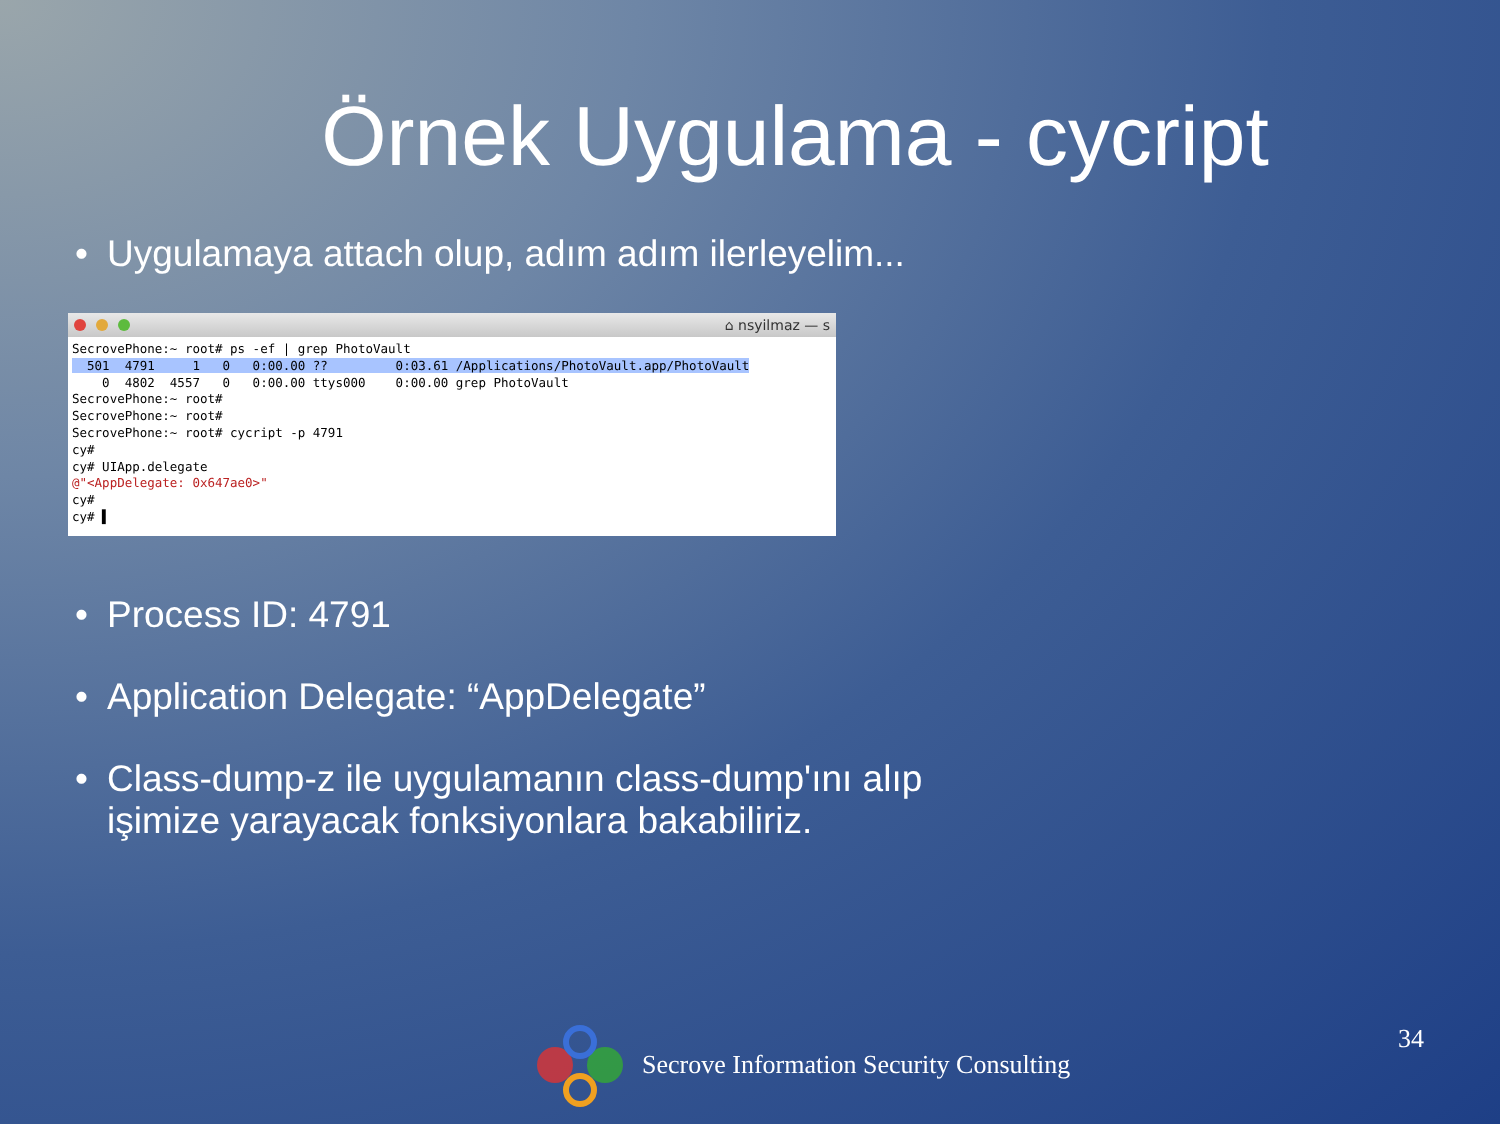Örnek Uygulama - cycript
• Uygulamaya attach olup, adım adım ilerleyelim...
⌂ nsyilmaz — s
SecrovePhone:~ root# ps -ef | grep PhotoVault
  501  4791     1   0   0:00.00 ??         0:03.61 /Applications/PhotoVault.app/PhotoVault
    0  4802  4557   0   0:00.00 ttys000    0:00.00 grep PhotoVault
SecrovePhone:~ root#
SecrovePhone:~ root#
SecrovePhone:~ root# cycript -p 4791
cy#
cy# UIApp.delegate
@"<AppDelegate: 0x647ae0>"
cy#
cy# ▌
• Process ID: 4791
• Application Delegate: “AppDelegate”
• Class-dump-z ile uygulamanın class-dump'ını alıp
işimize yarayacak fonksiyonlara bakabiliriz.
Secrove Information Security Consulting
34